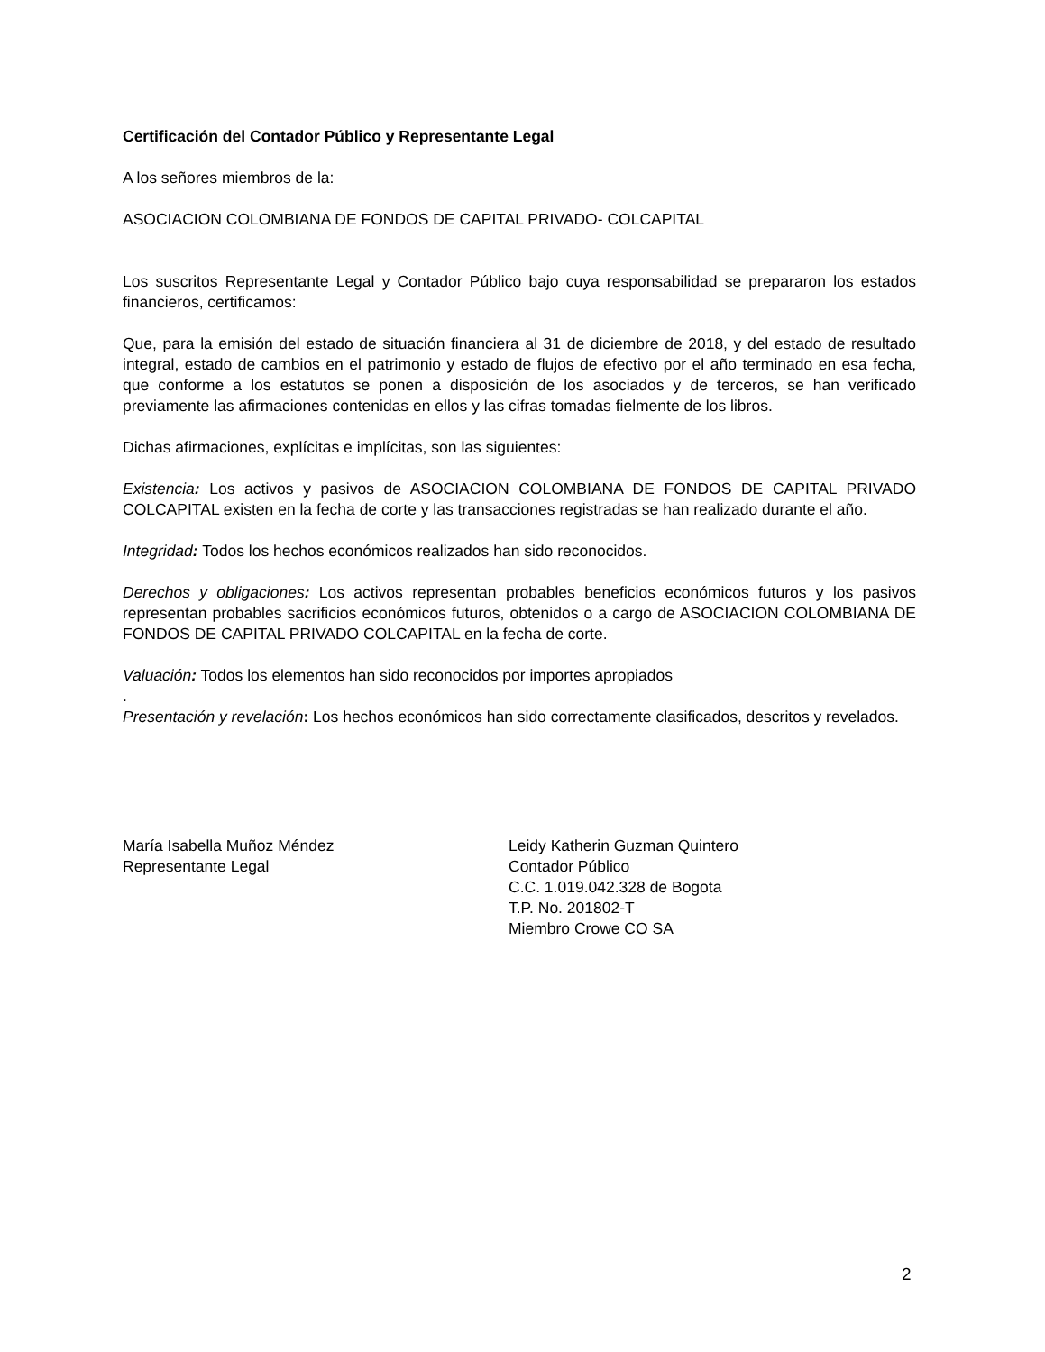Certificación del Contador Público y Representante Legal
A los señores miembros de la:
ASOCIACION COLOMBIANA DE FONDOS DE CAPITAL PRIVADO- COLCAPITAL
Los suscritos Representante Legal y Contador Público bajo cuya responsabilidad se prepararon los estados financieros, certificamos:
Que, para la emisión del estado de situación financiera al 31 de diciembre de 2018, y del estado de resultado integral, estado de cambios en el patrimonio y estado de flujos de efectivo por el año terminado en esa fecha, que conforme a los estatutos se ponen a disposición de los asociados y de terceros, se han verificado previamente las afirmaciones contenidas en ellos y las cifras tomadas fielmente de los libros.
Dichas afirmaciones, explícitas e implícitas, son las siguientes:
Existencia: Los activos y pasivos de ASOCIACION COLOMBIANA DE FONDOS DE CAPITAL PRIVADO COLCAPITAL existen en la fecha de corte y las transacciones registradas se han realizado durante el año.
Integridad: Todos los hechos económicos realizados han sido reconocidos.
Derechos y obligaciones: Los activos representan probables beneficios económicos futuros y los pasivos representan probables sacrificios económicos futuros, obtenidos o a cargo de ASOCIACION COLOMBIANA DE FONDOS DE CAPITAL PRIVADO COLCAPITAL en la fecha de corte.
Valuación: Todos los elementos han sido reconocidos por importes apropiados
.
Presentación y revelación: Los hechos económicos han sido correctamente clasificados, descritos y revelados.
María Isabella Muñoz Méndez
Representante Legal
Leidy Katherin Guzman Quintero
Contador Público
C.C. 1.019.042.328 de Bogota
T.P. No. 201802-T
Miembro Crowe CO SA
2